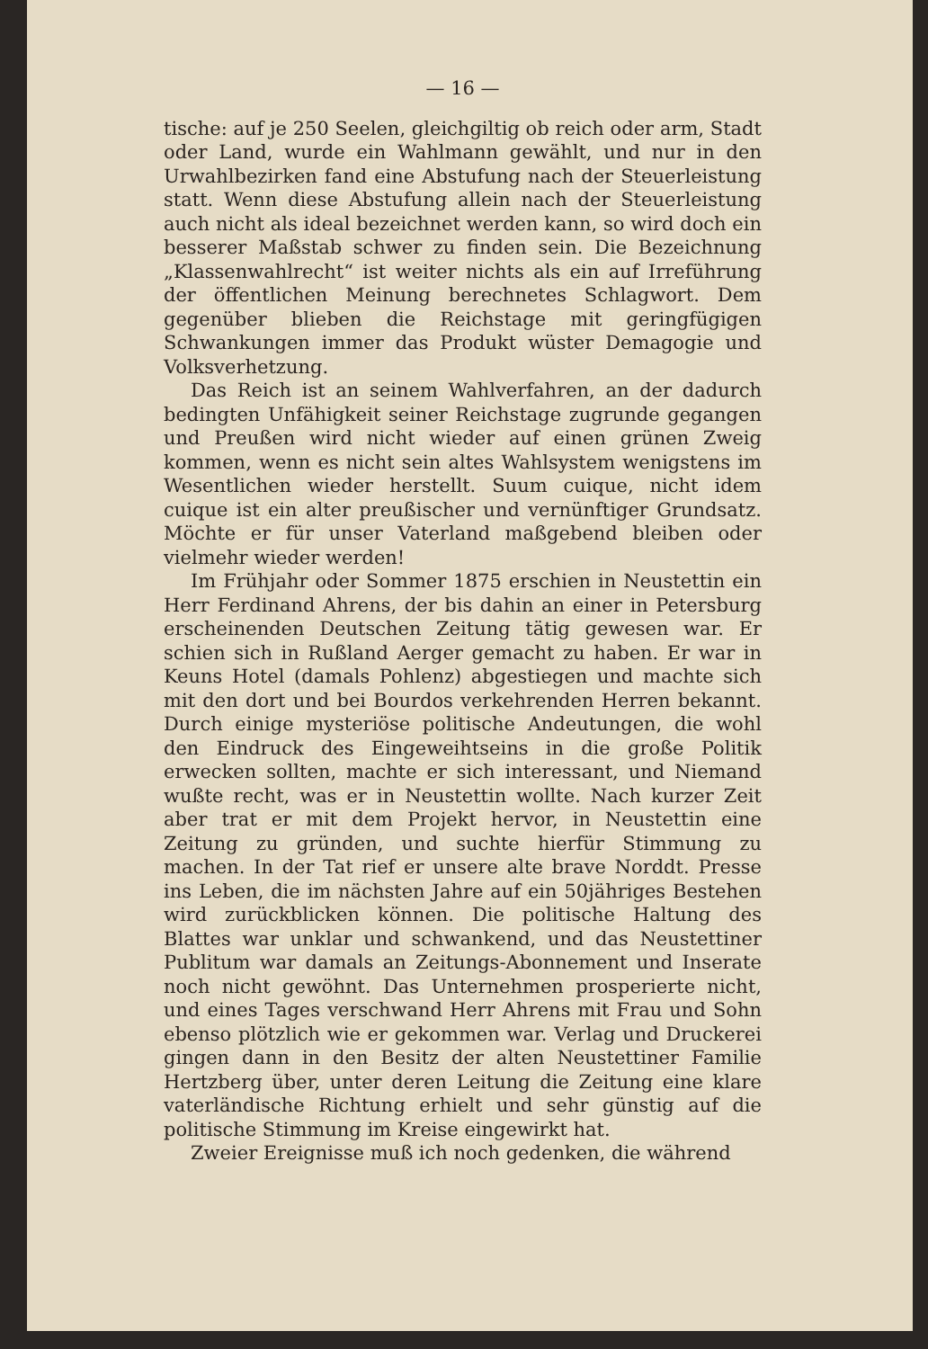— 16 —
tische: auf je 250 Seelen, gleichgiltig ob reich oder arm, Stadt oder Land, wurde ein Wahlmann gewählt, und nur in den Urwahlbezirken fand eine Abstufung nach der Steuerleistung statt. Wenn diese Abstufung allein nach der Steuerleistung auch nicht als ideal bezeichnet werden kann, so wird doch ein besserer Maßstab schwer zu finden sein. Die Bezeichnung „Klassenwahlrecht“ ist weiter nichts als ein auf Irreführung der öffentlichen Meinung berechnetes Schlagwort. Dem gegenüber blieben die Reichstage mit geringfügigen Schwankungen immer das Produkt wüster Demagogie und Volksverhetzung.
Das Reich ist an seinem Wahlverfahren, an der dadurch bedingten Unfähigkeit seiner Reichstage zugrunde gegangen und Preußen wird nicht wieder auf einen grünen Zweig kommen, wenn es nicht sein altes Wahlsystem wenigstens im Wesentlichen wieder herstellt. Suum cuique, nicht idem cuique ist ein alter preußischer und vernünftiger Grundsatz. Möchte er für unser Vaterland maßgebend bleiben oder vielmehr wieder werden!
Im Frühjahr oder Sommer 1875 erschien in Neustettin ein Herr Ferdinand Ahrens, der bis dahin an einer in Petersburg erscheinenden Deutschen Zeitung tätig gewesen war. Er schien sich in Rußland Aerger gemacht zu haben. Er war in Keuns Hotel (damals Pohlenz) abgestiegen und machte sich mit den dort und bei Bourdos verkehrenden Herren bekannt. Durch einige mysteriöse politische Andeutungen, die wohl den Eindruck des Eingeweihtseins in die große Politik erwecken sollten, machte er sich interessant, und Niemand wußte recht, was er in Neustettin wollte. Nach kurzer Zeit aber trat er mit dem Projekt hervor, in Neustettin eine Zeitung zu gründen, und suchte hierfür Stimmung zu machen. In der Tat rief er unsere alte brave Norddt. Presse ins Leben, die im nächsten Jahre auf ein 50jähriges Bestehen wird zurückblicken können. Die politische Haltung des Blattes war unklar und schwankend, und das Neustettiner Publitum war damals an Zeitungs-Abonnement und Inserate noch nicht gewöhnt. Das Unternehmen prosperierte nicht, und eines Tages verschwand Herr Ahrens mit Frau und Sohn ebenso plötzlich wie er gekommen war. Verlag und Druckerei gingen dann in den Besitz der alten Neustettiner Familie Hertzberg über, unter deren Leitung die Zeitung eine klare vaterländische Richtung erhielt und sehr günstig auf die politische Stimmung im Kreise eingewirkt hat.
Zweier Ereignisse muß ich noch gedenken, die während